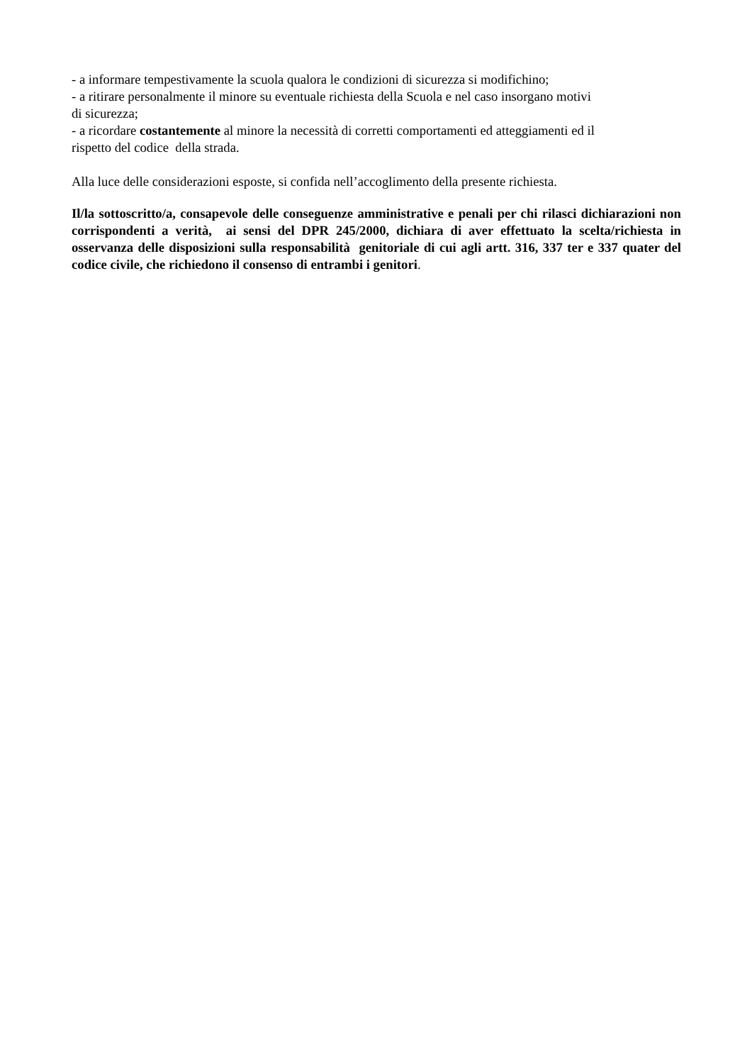- a informare tempestivamente la scuola qualora le condizioni di sicurezza si modifichino;
- a ritirare personalmente il minore su eventuale richiesta della Scuola e nel caso insorgano motivi
di sicurezza;
- a ricordare costantemente al minore la necessità di corretti comportamenti ed atteggiamenti ed il
rispetto del codice della strada.
Alla luce delle considerazioni esposte, si confida nell’accoglimento della presente richiesta.
Il/la sottoscritto/a, consapevole delle conseguenze amministrative e penali per chi rilasci dichiarazioni non corrispondenti a verità, ai sensi del DPR 245/2000, dichiara di aver effettuato la scelta/richiesta in osservanza delle disposizioni sulla responsabilità genitoriale di cui agli artt. 316, 337 ter e 337 quater del codice civile, che richiedono il consenso di entrambi i genitori.